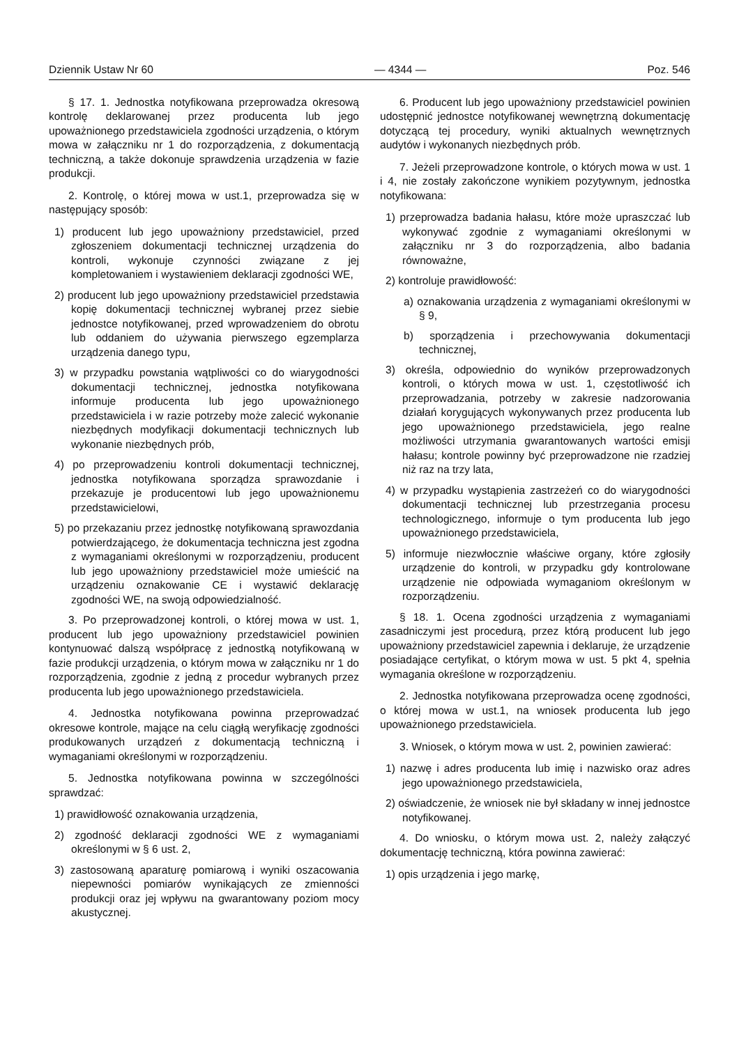Dziennik Ustaw Nr 60 — 4344 — Poz. 546
§ 17. 1. Jednostka notyfikowana przeprowadza okresową kontrolę deklarowanej przez producenta lub jego upoważnionego przedstawiciela zgodności urządzenia, o którym mowa w załączniku nr 1 do rozporządzenia, z dokumentacją techniczną, a także dokonuje sprawdzenia urządzenia w fazie produkcji.
2. Kontrolę, o której mowa w ust.1, przeprowadza się w następujący sposób:
1) producent lub jego upoważniony przedstawiciel, przed zgłoszeniem dokumentacji technicznej urządzenia do kontroli, wykonuje czynności związane z jej kompletowaniem i wystawieniem deklaracji zgodności WE,
2) producent lub jego upoważniony przedstawiciel przedstawia kopię dokumentacji technicznej wybranej przez siebie jednostce notyfikowanej, przed wprowadzeniem do obrotu lub oddaniem do używania pierwszego egzemplarza urządzenia danego typu,
3) w przypadku powstania wątpliwości co do wiarygodności dokumentacji technicznej, jednostka notyfikowana informuje producenta lub jego upoważnionego przedstawiciela i w razie potrzeby może zalecić wykonanie niezbędnych modyfikacji dokumentacji technicznych lub wykonanie niezbędnych prób,
4) po przeprowadzeniu kontroli dokumentacji technicznej, jednostka notyfikowana sporządza sprawozdanie i przekazuje je producentowi lub jego upoważnionemu przedstawicielowi,
5) po przekazaniu przez jednostkę notyfikowaną sprawozdania potwierdzającego, że dokumentacja techniczna jest zgodna z wymaganiami określonymi w rozporządzeniu, producent lub jego upoważniony przedstawiciel może umieścić na urządzeniu oznakowanie CE i wystawić deklarację zgodności WE, na swoją odpowiedzialność.
3. Po przeprowadzonej kontroli, o której mowa w ust. 1, producent lub jego upoważniony przedstawiciel powinien kontynuować dalszą współpracę z jednostką notyfikowaną w fazie produkcji urządzenia, o którym mowa w załączniku nr 1 do rozporządzenia, zgodnie z jedną z procedur wybranych przez producenta lub jego upoważnionego przedstawiciela.
4. Jednostka notyfikowana powinna przeprowadzać okresowe kontrole, mające na celu ciągłą weryfikację zgodności produkowanych urządzeń z dokumentacją techniczną i wymaganiami określonymi w rozporządzeniu.
5. Jednostka notyfikowana powinna w szczególności sprawdzać:
1) prawidłowość oznakowania urządzenia,
2) zgodność deklaracji zgodności WE z wymaganiami określonymi w § 6 ust. 2,
3) zastosowaną aparaturę pomiarową i wyniki oszacowania niepewności pomiarów wynikających ze zmienności produkcji oraz jej wpływu na gwarantowany poziom mocy akustycznej.
6. Producent lub jego upoważniony przedstawiciel powinien udostępnić jednostce notyfikowanej wewnętrzną dokumentację dotyczącą tej procedury, wyniki aktualnych wewnętrznych audytów i wykonanych niezbędnych prób.
7. Jeżeli przeprowadzone kontrole, o których mowa w ust. 1 i 4, nie zostały zakończone wynikiem pozytywnym, jednostka notyfikowana:
1) przeprowadza badania hałasu, które może upraszczać lub wykonywać zgodnie z wymaganiami określonymi w załączniku nr 3 do rozporządzenia, albo badania równoważne,
2) kontroluje prawidłowość:
a) oznakowania urządzenia z wymaganiami określonymi w § 9,
b) sporządzenia i przechowywania dokumentacji technicznej,
3) określa, odpowiednio do wyników przeprowadzonych kontroli, o których mowa w ust. 1, częstotliwość ich przeprowadzania, potrzeby w zakresie nadzorowania działań korygujących wykonywanych przez producenta lub jego upoważnionego przedstawiciela, jego realne możliwości utrzymania gwarantowanych wartości emisji hałasu; kontrole powinny być przeprowadzone nie rzadziej niż raz na trzy lata,
4) w przypadku wystąpienia zastrzeżeń co do wiarygodności dokumentacji technicznej lub przestrzegania procesu technologicznego, informuje o tym producenta lub jego upoważnionego przedstawiciela,
5) informuje niezwłocznie właściwe organy, które zgłosiły urządzenie do kontroli, w przypadku gdy kontrolowane urządzenie nie odpowiada wymaganiom określonym w rozporządzeniu.
§ 18. 1. Ocena zgodności urządzenia z wymaganiami zasadniczymi jest procedurą, przez którą producent lub jego upoważniony przedstawiciel zapewnia i deklaruje, że urządzenie posiadające certyfikat, o którym mowa w ust. 5 pkt 4, spełnia wymagania określone w rozporządzeniu.
2. Jednostka notyfikowana przeprowadza ocenę zgodności, o której mowa w ust.1, na wniosek producenta lub jego upoważnionego przedstawiciela.
3. Wniosek, o którym mowa w ust. 2, powinien zawierać:
1) nazwę i adres producenta lub imię i nazwisko oraz adres jego upoważnionego przedstawiciela,
2) oświadczenie, że wniosek nie był składany w innej jednostce notyfikowanej.
4. Do wniosku, o którym mowa ust. 2, należy załączyć dokumentację techniczną, która powinna zawierać:
1) opis urządzenia i jego markę,